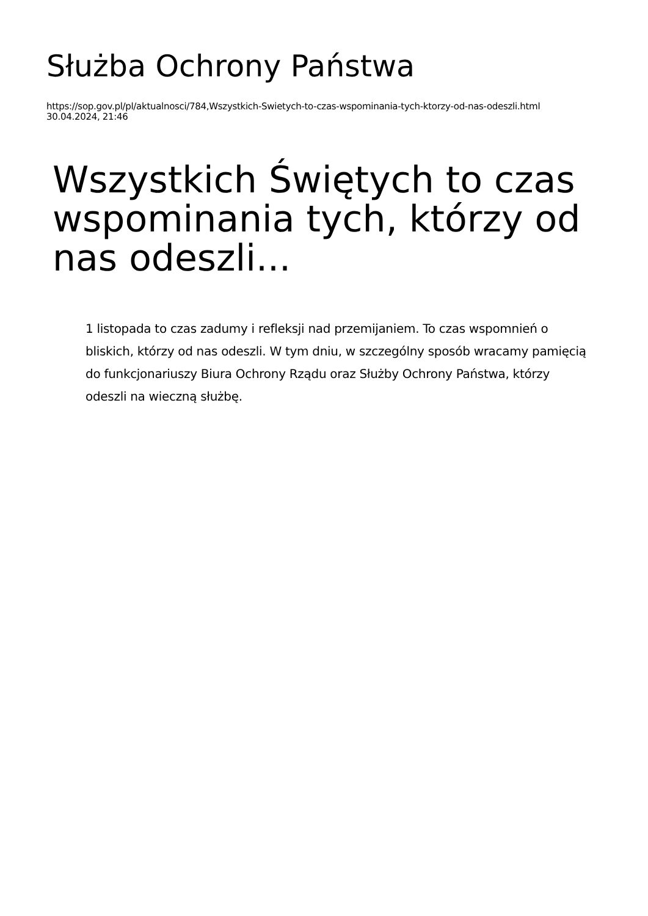Służba Ochrony Państwa
https://sop.gov.pl/pl/aktualnosci/784,Wszystkich-Swietych-to-czas-wspominania-tych-ktorzy-od-nas-odeszli.html
30.04.2024, 21:46
Wszystkich Świętych to czas wspominania tych, którzy od nas odeszli...
1 listopada to czas zadumy i refleksji nad przemijaniem. To czas wspomnień o bliskich, którzy od nas odeszli. W tym dniu, w szczególny sposób wracamy pamięcią do funkcjonariuszy Biura Ochrony Rządu oraz Służby Ochrony Państwa, którzy odeszli na wieczną służbę.